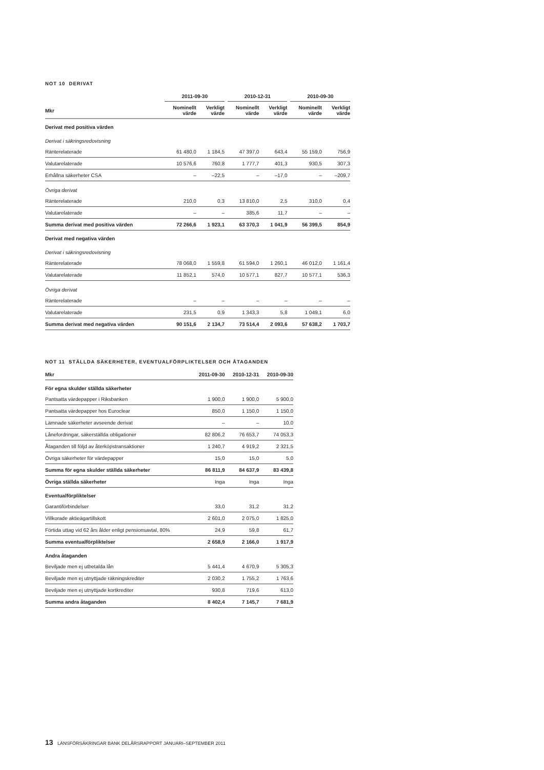NOT 10 DERIVAT
| | 2011-09-30 | | 2010-12-31 | | 2010-09-30 | |
| --- | --- | --- | --- | --- | --- | --- |
| Mkr | Nominellt värde | Verkligt värde | Nominellt värde | Verkligt värde | Nominellt värde | Verkligt värde |
| Derivat med positiva värden | | | | | | |
| Derivat i säkringsredovisning | | | | | | |
| Ränterelaterade | 61 480,0 | 1 184,5 | 47 397,0 | 643,4 | 55 159,0 | 756,9 |
| Valutarelaterade | 10 576,6 | 760,8 | 1 777,7 | 401,3 | 930,5 | 307,3 |
| Erhållna säkerheter CSA | – | –22,5 | – | –17,0 | – | –209,7 |
| Övriga derivat | | | | | | |
| Ränterelaterade | 210,0 | 0,3 | 13 810,0 | 2,5 | 310,0 | 0,4 |
| Valutarelaterade | – | – | 385,6 | 11,7 | – | – |
| Summa derivat med positiva värden | 72 266,6 | 1 923,1 | 63 370,3 | 1 041,9 | 56 399,5 | 854,9 |
| Derivat med negativa värden | | | | | | |
| Derivat i säkringsredovisning | | | | | | |
| Ränterelaterade | 78 068,0 | 1 559,8 | 61 594,0 | 1 260,1 | 46 012,0 | 1 161,4 |
| Valutarelaterade | 11 852,1 | 574,0 | 10 577,1 | 827,7 | 10 577,1 | 536,3 |
| Övriga derivat | | | | | | |
| Ränterelaterade | – | – | – | – | – | – |
| Valutarelaterade | 231,5 | 0,9 | 1 343,3 | 5,8 | 1 049,1 | 6,0 |
| Summa derivat med negativa värden | 90 151,6 | 2 134,7 | 73 514,4 | 2 093,6 | 57 638,2 | 1 703,7 |
NOT 11 STÄLLDA SÄKERHETER, EVENTUALFÖRPLIKTELSER OCH ÅTAGANDEN
| Mkr | 2011-09-30 | 2010-12-31 | 2010-09-30 |
| --- | --- | --- | --- |
| För egna skulder ställda säkerheter | | | |
| Pantsatta värdepapper i Riksbanken | 1 900,0 | 1 900,0 | 5 900,0 |
| Pantsatta värdepapper hos Euroclear | 850,0 | 1 150,0 | 1 150,0 |
| Lämnade säkerheter avseende derivat | – | – | 10,0 |
| Lånefordringar, säkerställda obligationer | 82 806,2 | 76 653,7 | 74 053,3 |
| Åtaganden till följd av återköpstransaktioner | 1 240,7 | 4 919,2 | 2 321,5 |
| Övriga säkerheter för värdepapper | 15,0 | 15,0 | 5,0 |
| Summa för egna skulder ställda säkerheter | 86 811,9 | 84 637,9 | 83 439,8 |
| Övriga ställda säkerheter | Inga | Inga | Inga |
| Eventualförpliktelser | | | |
| Garantiförbindelser | 33,0 | 31,2 | 31,2 |
| Villkorade aktieägartillskott | 2 601,0 | 2 075,0 | 1 825,0 |
| Förtida uttag vid 62 års ålder enligt pensionsavtal, 80% | 24,9 | 59,8 | 61,7 |
| Summa eventualförpliktelser | 2 658,9 | 2 166,0 | 1 917,9 |
| Andra åtaganden | | | |
| Beviljade men ej utbetalda lån | 5 441,4 | 4 670,9 | 5 305,3 |
| Beviljade men ej utnyttjade räkningskrediter | 2 030,2 | 1 755,2 | 1 763,6 |
| Beviljade men ej utnyttjade kortkrediter | 930,8 | 719,6 | 613,0 |
| Summa andra åtaganden | 8 402,4 | 7 145,7 | 7 681,9 |
13 LÄNSFÖRSÄKRINGAR BANK DELÅRSRAPPORT JANUARI–SEPTEMBER 2011